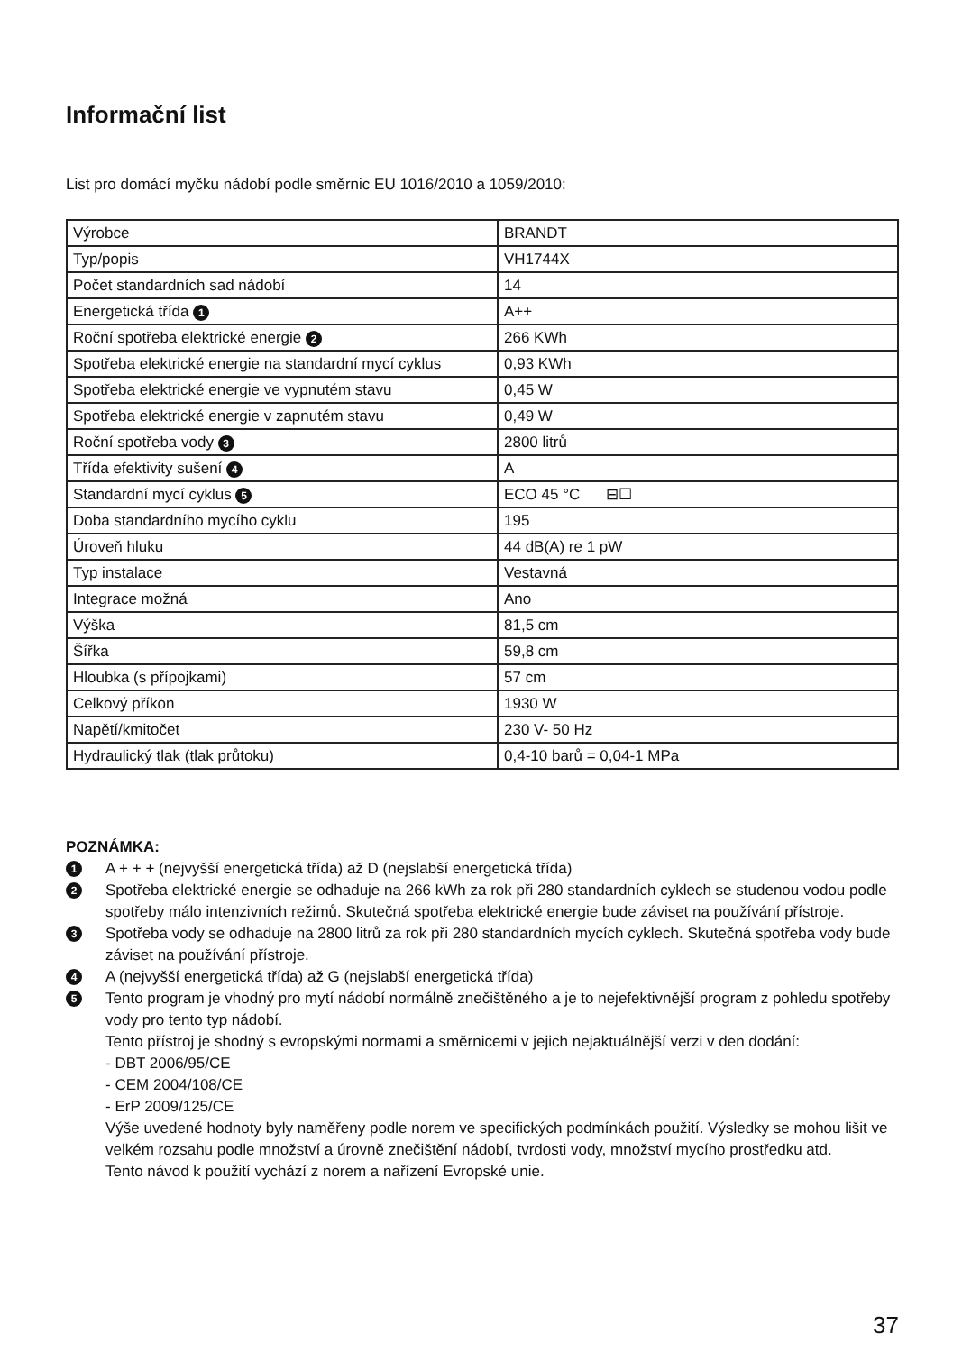Informační list
List pro domácí myčku nádobí podle směrnic EU 1016/2010 a 1059/2010:
| Výrobce | BRANDT |
| Typ/popis | VH1744X |
| Počet standardních sad nádobí | 14 |
| Energetická třída 1 | A++ |
| Roční spotřeba elektrické energie 2 | 266 KWh |
| Spotřeba elektrické energie na standardní mycí cyklus | 0,93 KWh |
| Spotřeba elektrické energie ve vypnutém stavu | 0,45 W |
| Spotřeba elektrické energie v zapnutém stavu | 0,49 W |
| Roční spotřeba vody 3 | 2800 litrů |
| Třída efektivity sušení 4 | A |
| Standardní mycí cyklus 5 | ECO 45 °C ⊟☐ |
| Doba standardního mycího cyklu | 195 |
| Úroveň hluku | 44 dB(A) re 1 pW |
| Typ instalace | Vestavná |
| Integrace možná | Ano |
| Výška | 81,5 cm |
| Šířka | 59,8 cm |
| Hloubka (s přípojkami) | 57 cm |
| Celkový příkon | 1930 W |
| Napětí/kmitočet | 230 V- 50 Hz |
| Hydraulický tlak (tlak průtoku) | 0,4-10 barů = 0,04-1 MPa |
POZNÁMKA:
1 A + + + (nejvyšší energetická třída) až D (nejslabší energetická třída)
2 Spotřeba elektrické energie se odhaduje na 266 kWh za rok při 280 standardních cyklech se studenou vodou podle spotřeby málo intenzivních režimů. Skutečná spotřeba elektrické energie bude záviset na používání přístroje.
3 Spotřeba vody se odhaduje na 2800 litrů za rok při 280 standardních mycích cyklech. Skutečná spotřeba vody bude záviset na používání přístroje.
4 A (nejvyšší energetická třída) až G (nejslabší energetická třída)
5 Tento program je vhodný pro mytí nádobí normálně znečištěného a je to nejefektivnější program z pohledu spotřeby vody pro tento typ nádobí.
Tento přístroj je shodný s evropskými normami a směrnicemi v jejich nejaktuálnější verzi v den dodání:
- DBT 2006/95/CE
- CEM 2004/108/CE
- ErP 2009/125/CE
Výše uvedené hodnoty byly naměřeny podle norem ve specifických podmínkách použití. Výsledky se mohou lišit ve velkém rozsahu podle množství a úrovně znečištění nádobí, tvrdosti vody, množství mycího prostředku atd.
Tento návod k použití vychází z norem a nařízení Evropské unie.
37